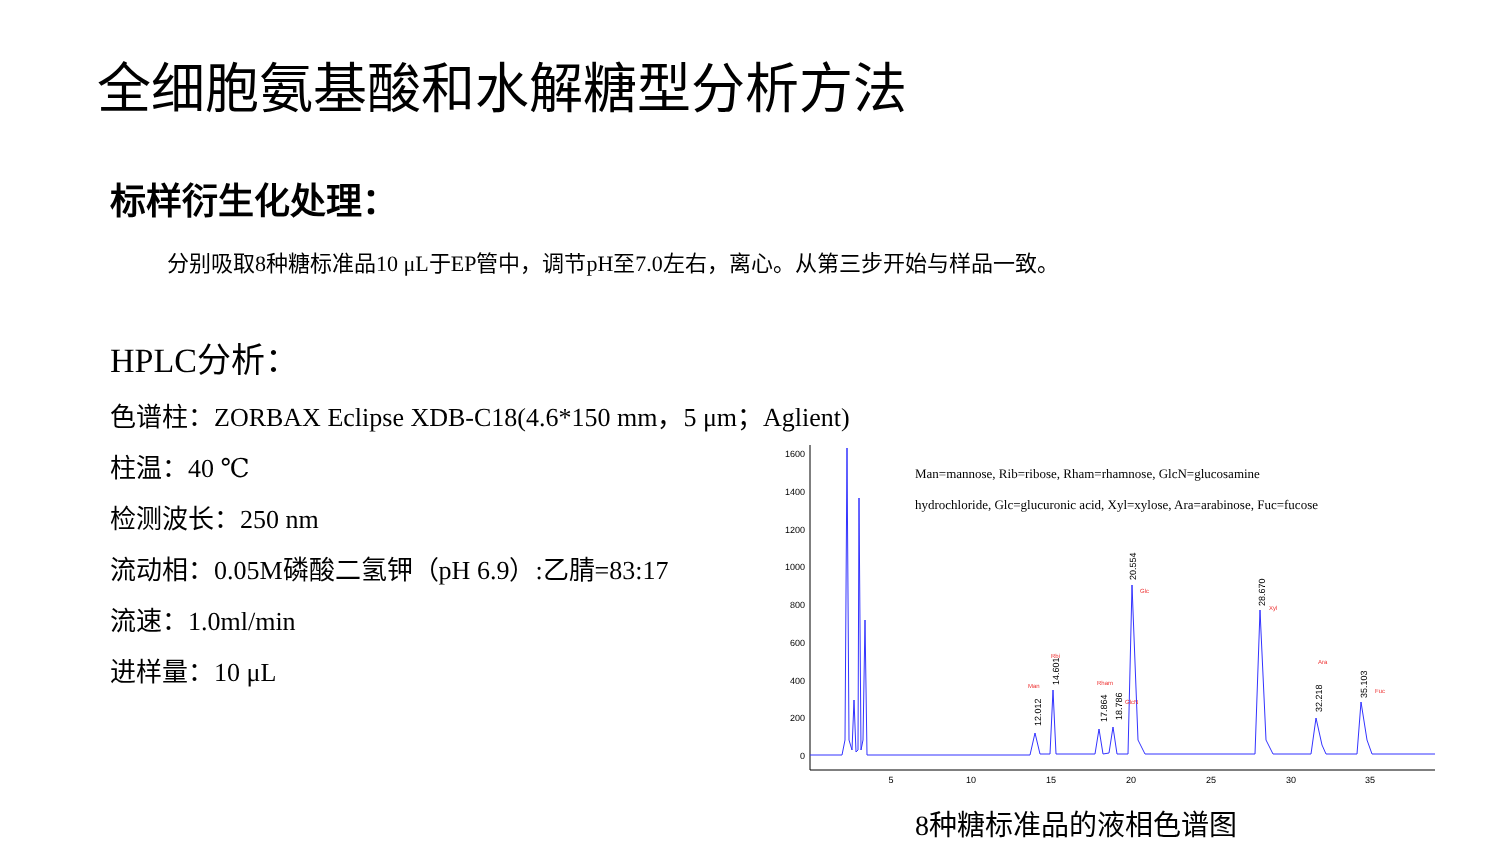全细胞氨基酸和水解糖型分析方法
标样衍生化处理：
分别吸取8种糖标准品10 μL于EP管中，调节pH至7.0左右，离心。从第三步开始与样品一致。
HPLC分析：
色谱柱：ZORBAX Eclipse XDB-C18(4.6*150 mm，5 μm；Aglient)
柱温：40 ℃
检测波长：250 nm
流动相：0.05M磷酸二氢钾（pH 6.9）:乙腈=83:17
流速：1.0ml/min
进样量：10 μL
1600
1400
1200
1000
800
600
400
200
0
5
10
15
20
25
30
35
12.012
14.601
17.864
18.786
20.554
28.670
32.218
35.103
Man
Rbi
Rham
GlcN
Glc
Xyl
Ara
Fuc
Man=mannose, Rib=ribose, Rham=rhamnose, GlcN=glucosamine
hydrochloride, Glc=glucuronic acid, Xyl=xylose, Ara=arabinose, Fuc=fucose
8种糖标准品的液相色谱图